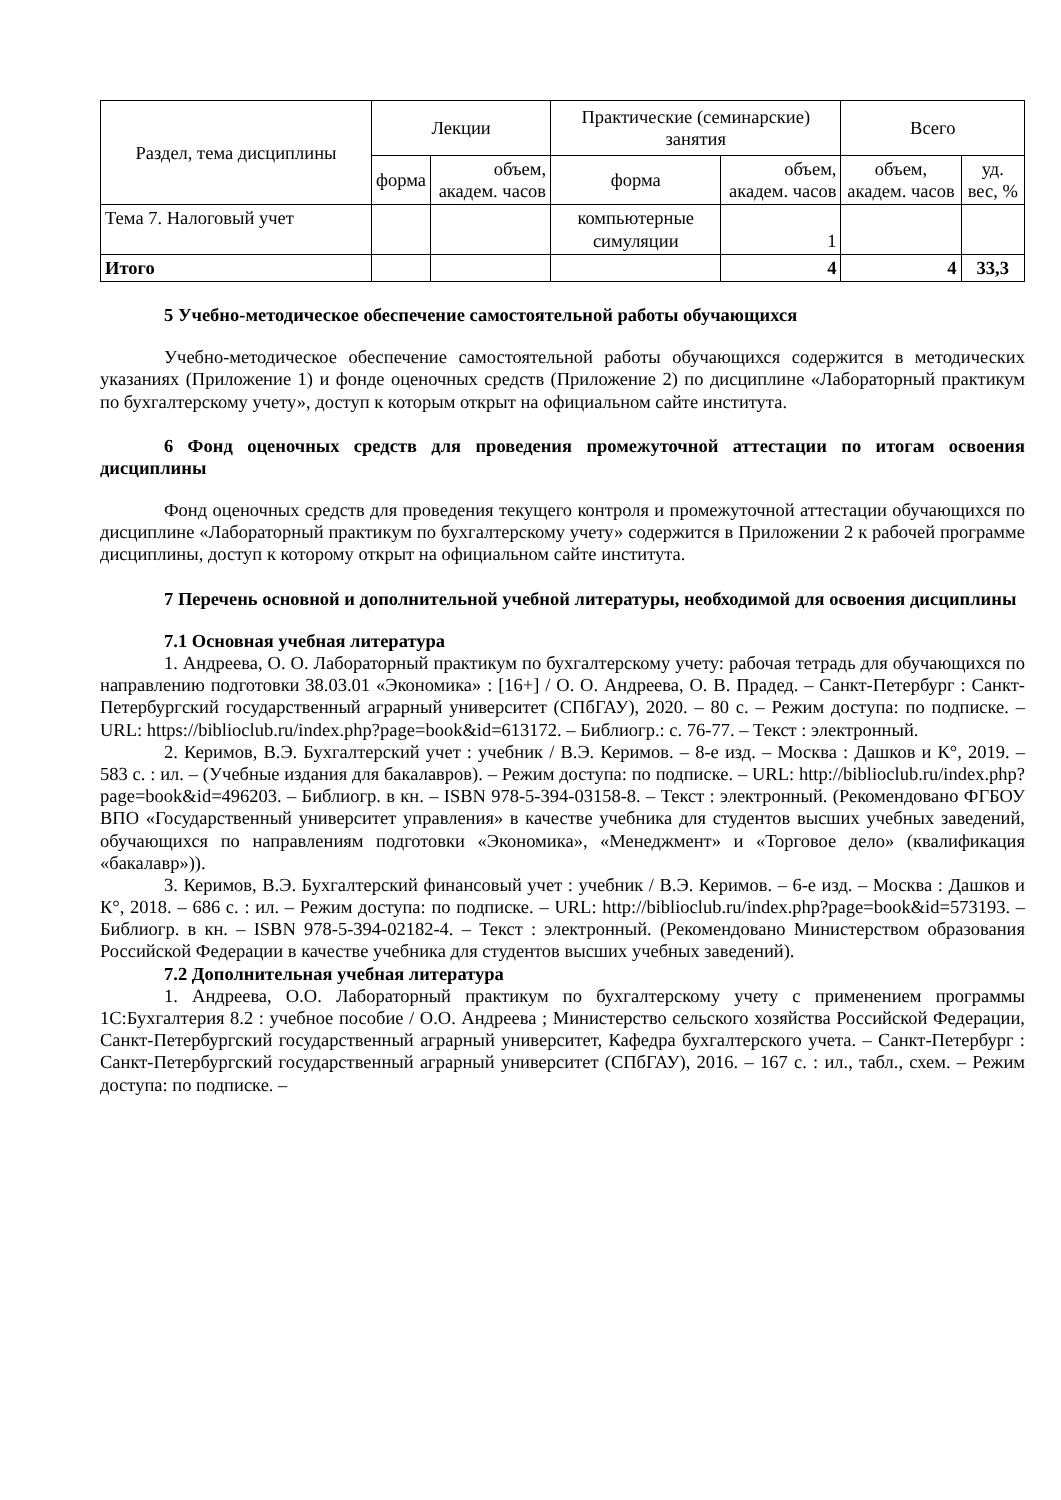| Раздел, тема дисциплины | Лекции | | Практические (семинарские) занятия | | Всего | |
| --- | --- | --- | --- | --- | --- | --- |
| | форма | объем, академ. часов | форма | объем, академ. часов | объем, академ. часов | уд. вес, % |
| Тема 7. Налоговый учет | | | компьютерные симуляции | 1 | | |
| Итого | | | | 4 | 4 | 33,3 |
5 Учебно-методическое обеспечение самостоятельной работы обучающихся
Учебно-методическое обеспечение самостоятельной работы обучающихся содержится в методических указаниях (Приложение 1) и фонде оценочных средств (Приложение 2) по дисциплине «Лабораторный практикум по бухгалтерскому учету», доступ к которым открыт на официальном сайте института.
6 Фонд оценочных средств для проведения промежуточной аттестации по итогам освоения дисциплины
Фонд оценочных средств для проведения текущего контроля и промежуточной аттестации обучающихся по дисциплине «Лабораторный практикум по бухгалтерскому учету» содержится в Приложении 2 к рабочей программе дисциплины, доступ к которому открыт на официальном сайте института.
7 Перечень основной и дополнительной учебной литературы, необходимой для освоения дисциплины
7.1 Основная учебная литература
1. Андреева, О. О. Лабораторный практикум по бухгалтерскому учету: рабочая тетрадь для обучающихся по направлению подготовки 38.03.01 «Экономика» : [16+] / О. О. Андреева, О. В. Прадед. – Санкт-Петербург : Санкт-Петербургский государственный аграрный университет (СПбГАУ), 2020. – 80 с. – Режим доступа: по подписке. – URL: https://biblioclub.ru/index.php?page=book&id=613172. – Библиогр.: с. 76-77. – Текст : электронный.
2. Керимов, В.Э. Бухгалтерский учет : учебник / В.Э. Керимов. – 8-е изд. – Москва : Дашков и К°, 2019. – 583 с. : ил. – (Учебные издания для бакалавров). – Режим доступа: по подписке. – URL: http://biblioclub.ru/index.php?page=book&id=496203. – Библиогр. в кн. – ISBN 978-5-394-03158-8. – Текст : электронный. (Рекомендовано ФГБОУ ВПО «Государственный университет управления» в качестве учебника для студентов высших учебных заведений, обучающихся по направлениям подготовки «Экономика», «Менеджмент» и «Торговое дело» (квалификация «бакалавр»)).
3. Керимов, В.Э. Бухгалтерский финансовый учет : учебник / В.Э. Керимов. – 6-е изд. – Москва : Дашков и К°, 2018. – 686 с. : ил. – Режим доступа: по подписке. – URL: http://biblioclub.ru/index.php?page=book&id=573193. – Библиогр. в кн. – ISBN 978-5-394-02182-4. – Текст : электронный. (Рекомендовано Министерством образования Российской Федерации в качестве учебника для студентов высших учебных заведений).
7.2 Дополнительная учебная литература
1. Андреева, О.О. Лабораторный практикум по бухгалтерскому учету с применением программы 1С:Бухгалтерия 8.2 : учебное пособие / О.О. Андреева ; Министерство сельского хозяйства Российской Федерации, Санкт-Петербургский государственный аграрный университет, Кафедра бухгалтерского учета. – Санкт-Петербург : Санкт-Петербургский государственный аграрный университет (СПбГАУ), 2016. – 167 с. : ил., табл., схем. – Режим доступа: по подписке. –